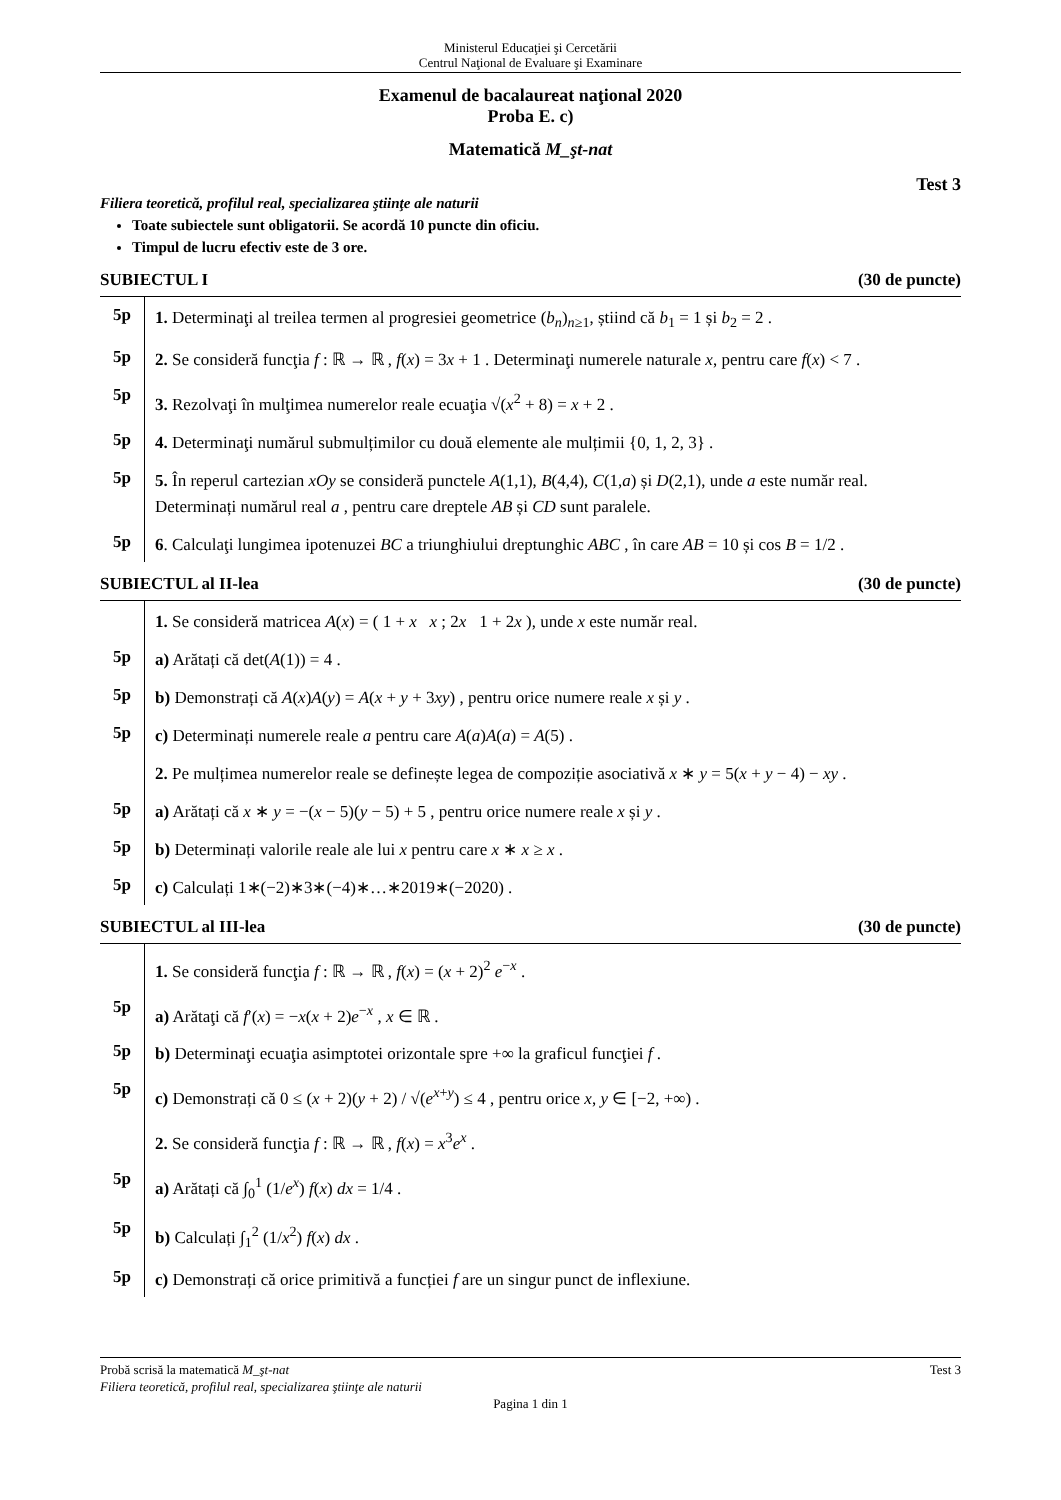Ministerul Educaţiei şi Cercetării
Centrul Naţional de Evaluare şi Examinare
Examenul de bacalaureat naţional 2020
Proba E. c)
Matematică M_şt-nat
Test 3
Filiera teoretică, profilul real, specializarea ştiinţe ale naturii
Toate subiectele sunt obligatorii. Se acordă 10 puncte din oficiu.
Timpul de lucru efectiv este de 3 ore.
SUBIECTUL I (30 de puncte)
5p
1. Determinaţi al treilea termen al progresiei geometrice (b<sub>n</sub>)<sub>n≥1</sub>, știind că b<sub>1</sub> = 1 și b<sub>2</sub> = 2 .
5p
2. Se consideră funcţia f : ℝ → ℝ , f(x) = 3x + 1 . Determinaţi numerele naturale x, pentru care f(x) < 7 .
5p
3. Rezolvaţi în mulţimea numerelor reale ecuaţia √(x<sup>2</sup> + 8) = x + 2 .
5p
4. Determinaţi numărul submulțimilor cu două elemente ale mulțimii {0, 1, 2, 3} .
5p
5. În reperul cartezian xOy se consideră punctele A(1,1), B(4,4), C(1,a) și D(2,1), unde a este număr real. Determinați numărul real a , pentru care dreptele AB și CD sunt paralele.
5p
6. Calculaţi lungimea ipotenuzei BC a triunghiului dreptunghic ABC , în care AB = 10 și cos B = 1/2 .
SUBIECTUL al II-lea (30 de puncte)
1. Se consideră matricea A(x) = ( 1 + x x ; 2x 1 + 2x ), unde x este număr real.
5p
a) Arătați că det(A(1)) = 4 .
5p
b) Demonstrați că A(x)A(y) = A(x + y + 3xy) , pentru orice numere reale x și y .
5p
c) Determinați numerele reale a pentru care A(a)A(a) = A(5) .
2. Pe mulțimea numerelor reale se definește legea de compoziție asociativă x ∗ y = 5(x + y − 4) − xy .
5p
a) Arătați că x ∗ y = −(x − 5)(y − 5) + 5 , pentru orice numere reale x și y .
5p
b) Determinați valorile reale ale lui x pentru care x ∗ x ≥ x .
5p
c) Calculați 1∗(−2)∗3∗(−4)∗…∗2019∗(−2020) .
SUBIECTUL al III-lea (30 de puncte)
1. Se consideră funcţia f : ℝ → ℝ , f(x) = (x + 2)<sup>2</sup> e<sup>−x</sup> .
5p
a) Arătaţi că f′(x) = −x(x + 2)e<sup>−x</sup> , x ∈ ℝ .
5p
b) Determinaţi ecuaţia asimptotei orizontale spre +∞ la graficul funcţiei f .
5p
c) Demonstrați că 0 ≤ (x + 2)(y + 2) / √(e<sup>x+y</sup>) ≤ 4 , pentru orice x, y ∈ [−2, +∞) .
2. Se consideră funcţia f : ℝ → ℝ , f(x) = x<sup>3</sup>e<sup>x</sup> .
5p
a) Arătați că ∫<sub>0</sub><sup>1</sup> (1/e<sup>x</sup>) f(x) dx = 1/4 .
5p
b) Calculați ∫<sub>1</sub><sup>2</sup> (1/x<sup>2</sup>) f(x) dx .
5p
c) Demonstrați că orice primitivă a funcției f are un singur punct de inflexiune.
Probă scrisă la matematică M_şt-nat Test 3
Filiera teoretică, profilul real, specializarea ştiinţe ale naturii
Pagina 1 din 1